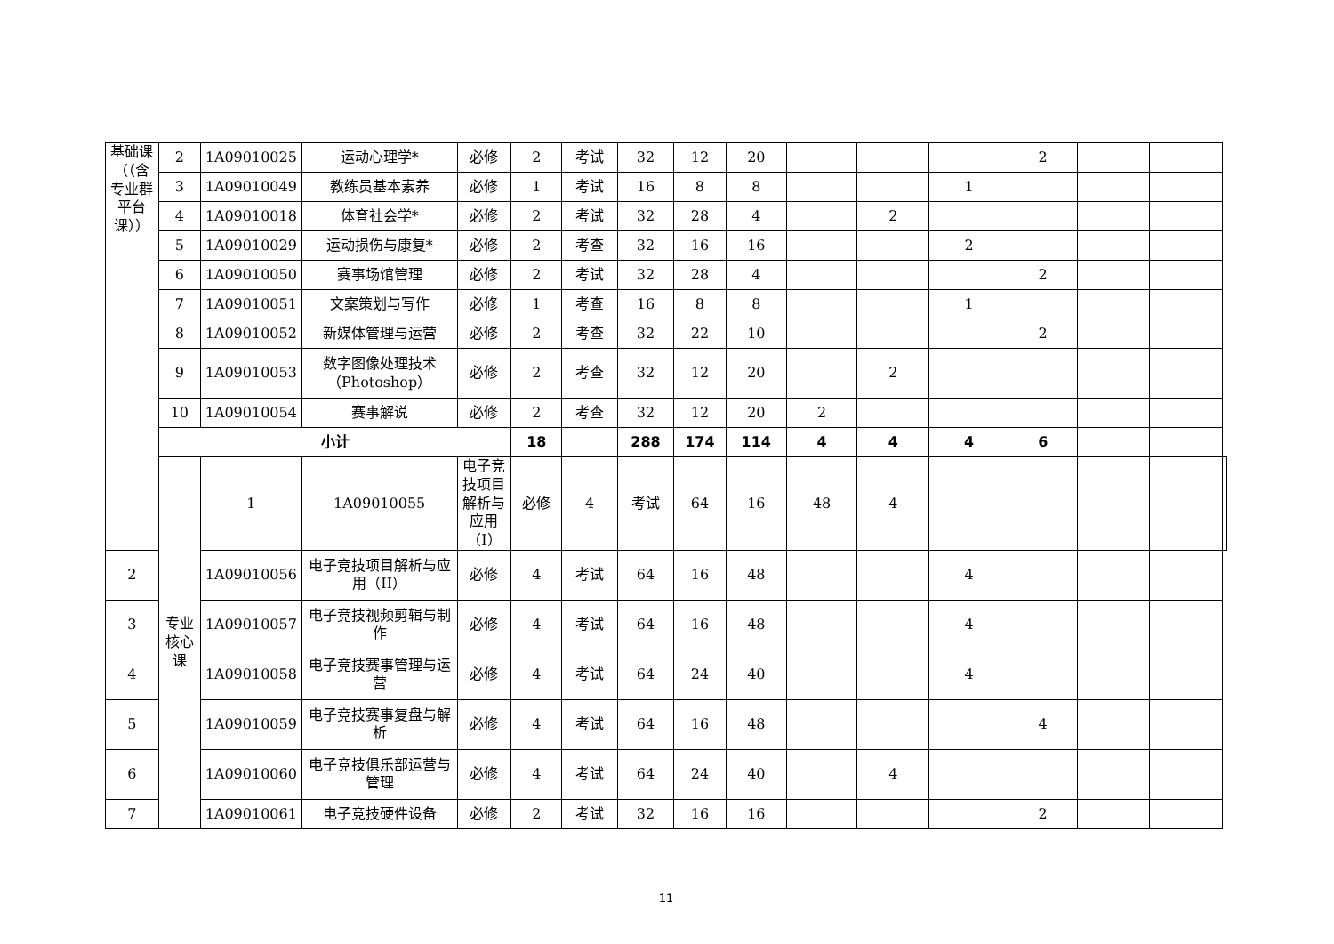| 基础课（（含专业群平台课）） | 2 | 1A09010025 | 运动心理学* | 必修 | 2 | 考试 | 32 | 12 | 20 | | | | 2 | | | |
| | 3 | 1A09010049 | 教练员基本素养 | 必修 | 1 | 考试 | 16 | 8 | 8 | | | 1 | | | | |
| | 4 | 1A09010018 | 体育社会学* | 必修 | 2 | 考试 | 32 | 28 | 4 | | 2 | | | | | |
| | 5 | 1A09010029 | 运动损伤与康复* | 必修 | 2 | 考查 | 32 | 16 | 16 | | | 2 | | | | |
| | 6 | 1A09010050 | 赛事场馆管理 | 必修 | 2 | 考试 | 32 | 28 | 4 | | | | 2 | | | |
| | 7 | 1A09010051 | 文案策划与写作 | 必修 | 1 | 考查 | 16 | 8 | 8 | | | 1 | | | | |
| | 8 | 1A09010052 | 新媒体管理与运营 | 必修 | 2 | 考查 | 32 | 22 | 10 | | | | 2 | | | |
| | 9 | 1A09010053 | 数字图像处理技术（Photoshop） | 必修 | 2 | 考查 | 32 | 12 | 20 | | 2 | | | | | |
| | 10 | 1A09010054 | 赛事解说 | 必修 | 2 | 考查 | 32 | 12 | 20 | 2 | | | | | | |
| | 小计 | | | | 18 | | 288 | 174 | 114 | 4 | 4 | 4 | 6 | | | |
| | 专业核心课 | 1 | 1A09010055 | 电子竞技项目解析与应用（I） | 必修 | 4 | 考试 | 64 | 16 | 48 | 4 | | | | | |
| 2 | | 1A09010056 | 电子竞技项目解析与应用（II） | 必修 | 4 | 考试 | 64 | 16 | 48 | | | 4 | | | | |
| 3 | | 1A09010057 | 电子竞技视频剪辑与制作 | 必修 | 4 | 考试 | 64 | 16 | 48 | | | 4 | | | | |
| 4 | | 1A09010058 | 电子竞技赛事管理与运营 | 必修 | 4 | 考试 | 64 | 24 | 40 | | | 4 | | | | |
| 5 | | 1A09010059 | 电子竞技赛事复盘与解析 | 必修 | 4 | 考试 | 64 | 16 | 48 | | | | 4 | | | |
| 6 | | 1A09010060 | 电子竞技俱乐部运营与管理 | 必修 | 4 | 考试 | 64 | 24 | 40 | | 4 | | | | | |
| 7 | | 1A09010061 | 电子竞技硬件设备 | 必修 | 2 | 考试 | 32 | 16 | 16 | | | | 2 | | | |
11